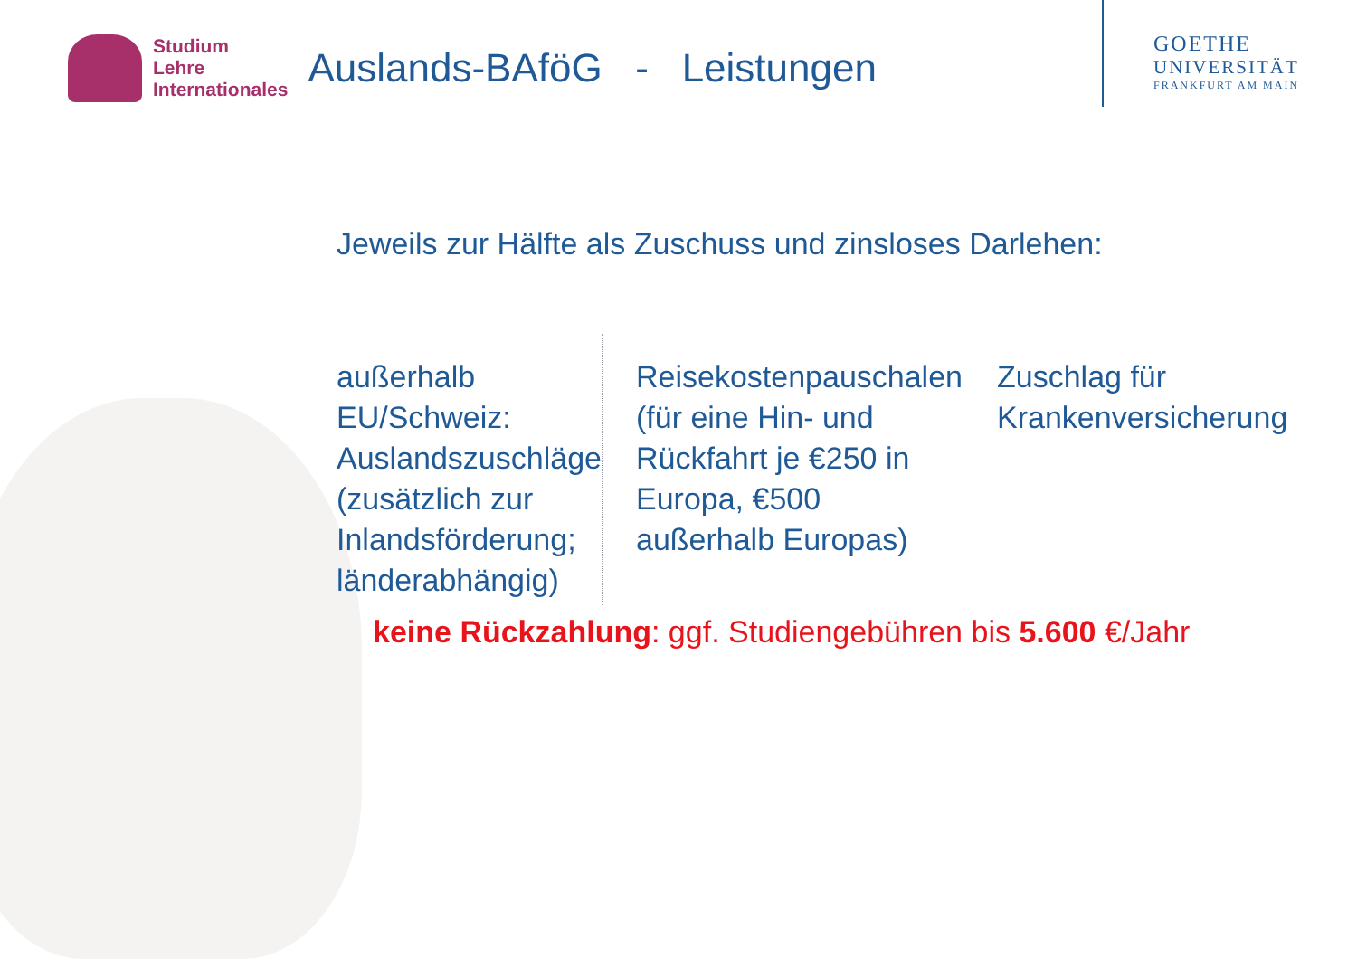Studium
Lehre
Internationales
Auslands-BAföG - Leistungen
GOETHE
UNIVERSITÄT
FRANKFURT AM MAIN
Jeweils zur Hälfte als Zuschuss und zinsloses Darlehen:
außerhalb EU/Schweiz: Auslandszuschläge (zusätzlich zur Inlandsförderung; länderabhängig)
Reisekostenpauschalen (für eine Hin- und Rückfahrt je €250 in Europa, €500 außerhalb Europas)
Zuschlag für Krankenversicherung
keine Rückzahlung: ggf. Studiengebühren bis 5.600 €/Jahr